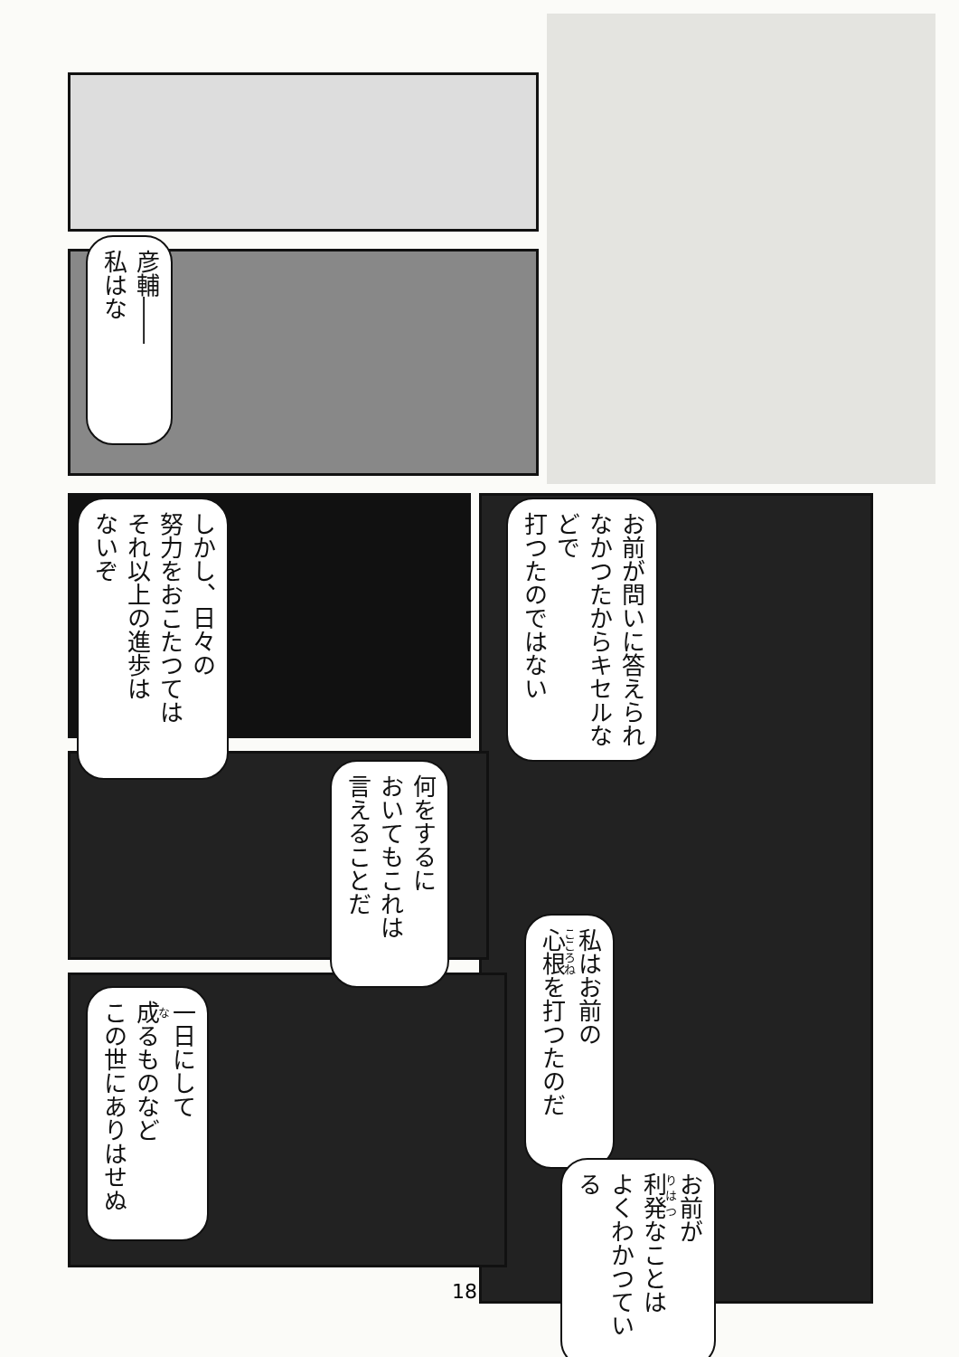彦輔――
私はな
お前が問いに答えられ
なかつたからキセルなどで
打つたのではない
しかし、日々の
努力をおこたつては
それ以上の進歩は
ないぞ
何をするに
おいてもこれは
言えることだ
私はお前の
心根を打つたのだ
一日にして
成るものなど
この世にありはせぬ
お前が
利発なことは
よくわかつている
18